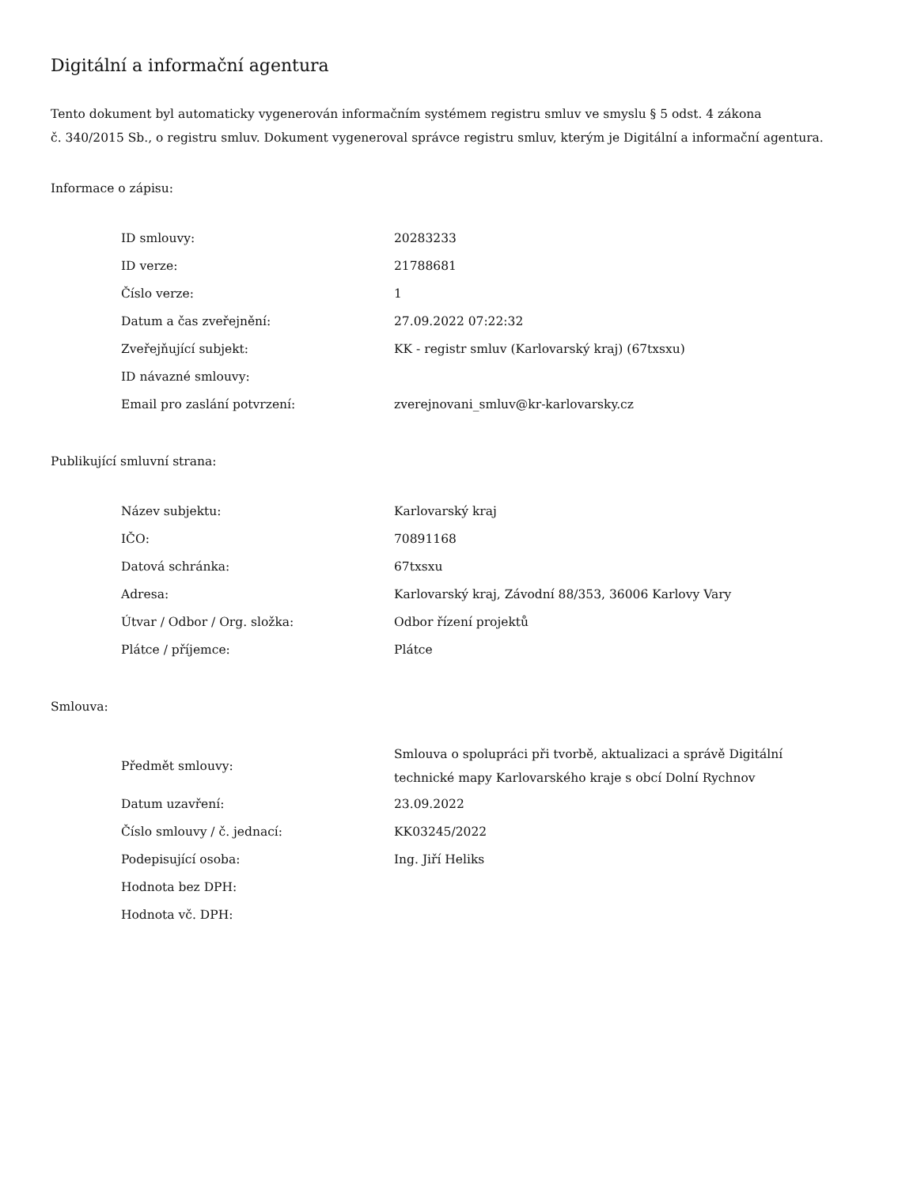Digitální a informační agentura
Tento dokument byl automaticky vygenerován informačním systémem registru smluv ve smyslu § 5 odst. 4 zákona
č. 340/2015 Sb., o registru smluv. Dokument vygeneroval správce registru smluv, kterým je Digitální a informační agentura.
Informace o zápisu:
| ID smlouvy: | 20283233 |
| ID verze: | 21788681 |
| Číslo verze: | 1 |
| Datum a čas zveřejnění: | 27.09.2022 07:22:32 |
| Zveřejňující subjekt: | KK - registr smluv (Karlovarský kraj) (67txsxu) |
| ID návazné smlouvy: | |
| Email pro zaslání potvrzení: | zverejnovani_smluv@kr-karlovarsky.cz |
Publikující smluvní strana:
| Název subjektu: | Karlovarský kraj |
| IČO: | 70891168 |
| Datová schránka: | 67txsxu |
| Adresa: | Karlovarský kraj, Závodní 88/353, 36006 Karlovy Vary |
| Útvar / Odbor / Org. složka: | Odbor řízení projektů |
| Plátce / příjemce: | Plátce |
Smlouva:
| Předmět smlouvy: | Smlouva o spolupráci při tvorbě, aktualizaci a správě Digitální technické mapy Karlovarského kraje s obcí Dolní Rychnov |
| Datum uzavření: | 23.09.2022 |
| Číslo smlouvy / č. jednací: | KK03245/2022 |
| Podepisující osoba: | Ing. Jiří Heliks |
| Hodnota bez DPH: | |
| Hodnota vč. DPH: | |